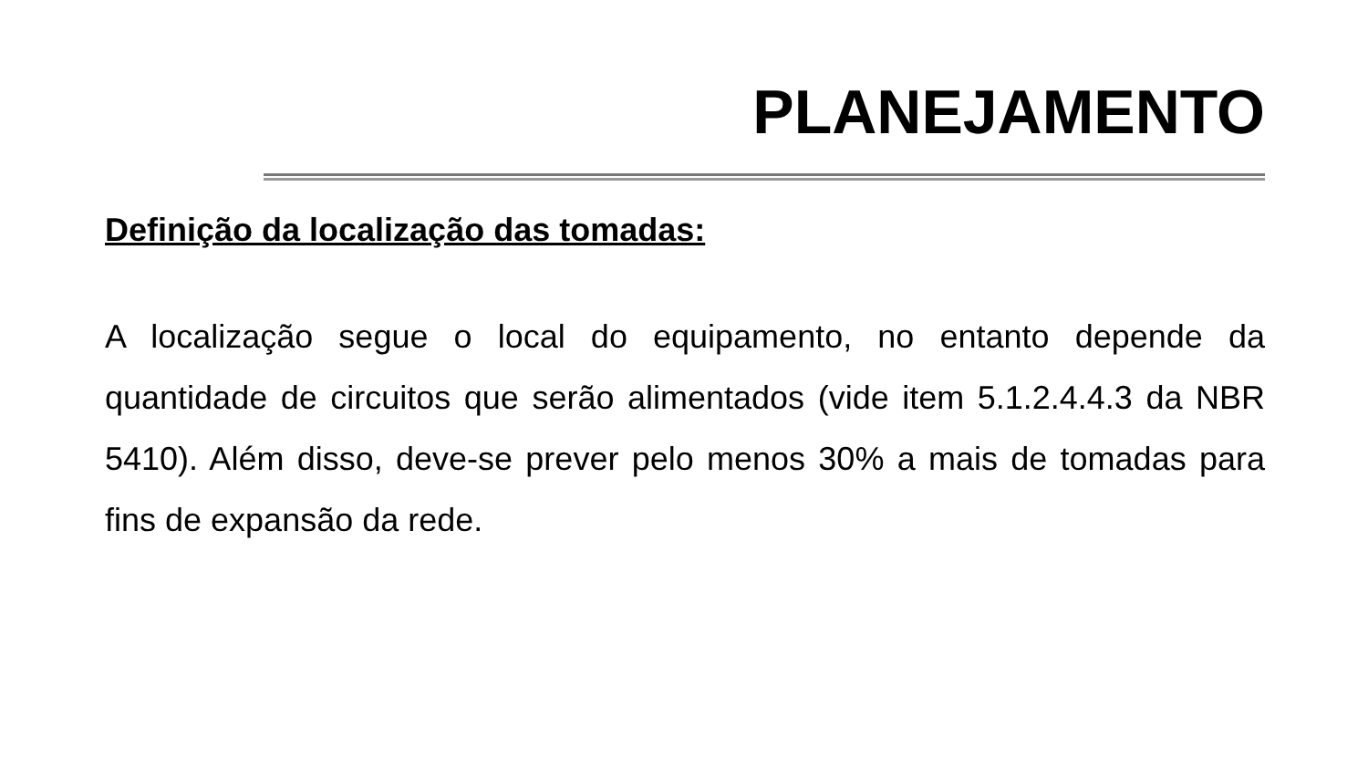PLANEJAMENTO
Definição da localização das tomadas:
A localização segue o local do equipamento, no entanto depende da quantidade de circuitos que serão alimentados (vide item 5.1.2.4.4.3 da NBR 5410). Além disso, deve-se prever pelo menos 30% a mais de tomadas para fins de expansão da rede.